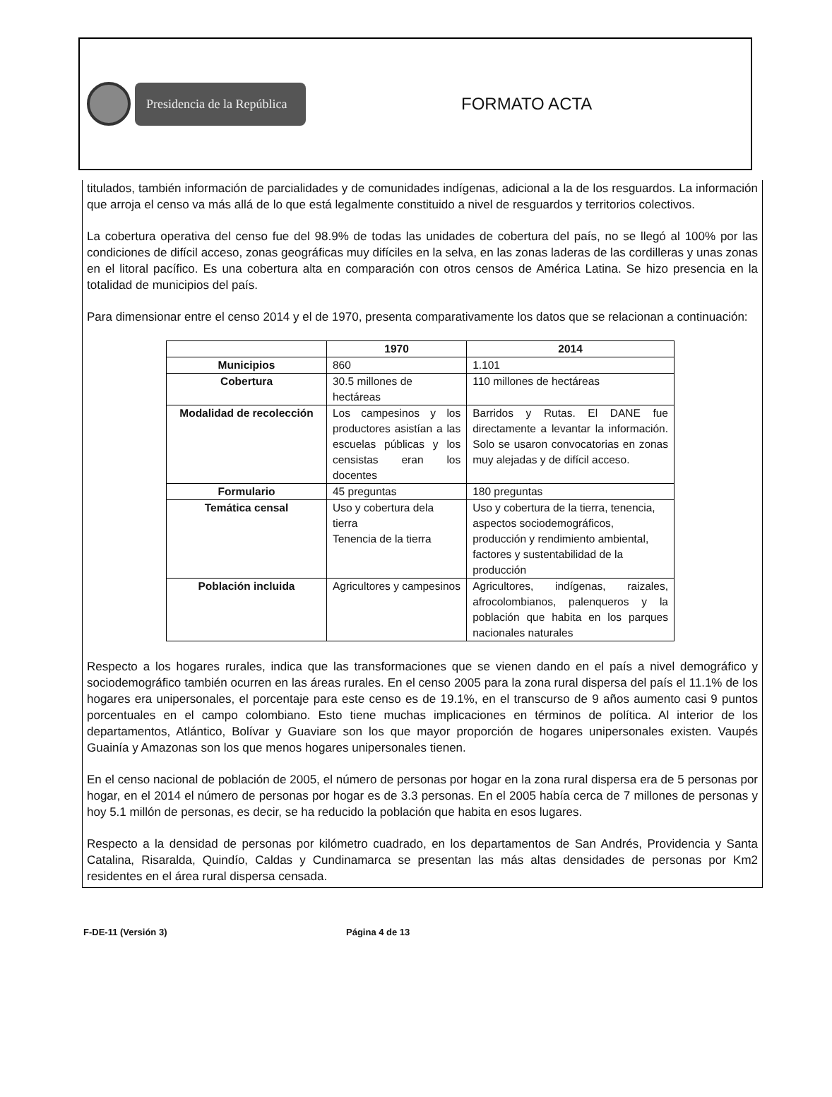Presidencia de la República
FORMATO ACTA
titulados, también información de parcialidades y de comunidades indígenas, adicional a la de los resguardos. La información que arroja el censo va más allá de lo que está legalmente constituido a nivel de resguardos y territorios colectivos.
La cobertura operativa del censo fue del 98.9% de todas las unidades de cobertura del país, no se llegó al 100% por las condiciones de difícil acceso, zonas geográficas muy difíciles en la selva, en las zonas laderas de las cordilleras y unas zonas en el litoral pacífico. Es una cobertura alta en comparación con otros censos de América Latina. Se hizo presencia en la totalidad de municipios del país.
Para dimensionar entre el censo 2014 y el de 1970, presenta comparativamente los datos que se relacionan a continuación:
| | 1970 | 2014 |
| --- | --- | --- |
| Municipios | 860 | 1.101 |
| Cobertura | 30.5 millones de hectáreas | 110 millones de hectáreas |
| Modalidad de recolección | Los campesinos y los productores asistían a las escuelas públicas y los censistas eran los docentes | Barridos y Rutas. El DANE fue directamente a levantar la información. Solo se usaron convocatorias en zonas muy alejadas y de difícil acceso. |
| Formulario | 45 preguntas | 180 preguntas |
| Temática censal | Uso y cobertura dela tierra Tenencia de la tierra | Uso y cobertura de la tierra, tenencia, aspectos sociodemográficos, producción y rendimiento ambiental, factores y sustentabilidad de la producción |
| Población incluida | Agricultores y campesinos | Agricultores, indígenas, raizales, afrocolombianos, palenqueros y la población que habita en los parques nacionales naturales |
Respecto a los hogares rurales, indica que las transformaciones que se vienen dando en el país a nivel demográfico y sociodemográfico también ocurren en las áreas rurales. En el censo 2005 para la zona rural dispersa del país el 11.1% de los hogares era unipersonales, el porcentaje para este censo es de 19.1%, en el transcurso de 9 años aumento casi 9 puntos porcentuales en el campo colombiano. Esto tiene muchas implicaciones en términos de política. Al interior de los departamentos, Atlántico, Bolívar y Guaviare son los que mayor proporción de hogares unipersonales existen. Vaupés Guainía y Amazonas son los que menos hogares unipersonales tienen.
En el censo nacional de población de 2005, el número de personas por hogar en la zona rural dispersa era de 5 personas por hogar, en el 2014 el número de personas por hogar es de 3.3 personas. En el 2005 había cerca de 7 millones de personas y hoy 5.1 millón de personas, es decir, se ha reducido la población que habita en esos lugares.
Respecto a la densidad de personas por kilómetro cuadrado, en los departamentos de San Andrés, Providencia y Santa Catalina, Risaralda, Quindío, Caldas y Cundinamarca se presentan las más altas densidades de personas por Km2 residentes en el área rural dispersa censada.
F-DE-11 (Versión 3) Página 4 de 13